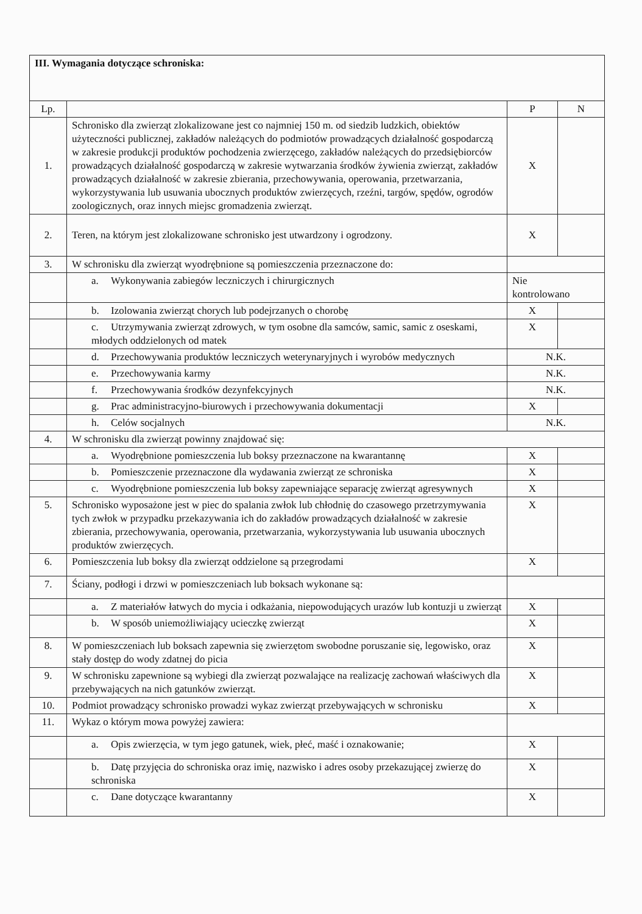| III. Wymagania dotyczące schroniska: | | | |
| Lp. | | P | N |
| 1. | Schronisko dla zwierząt zlokalizowane jest co najmniej 150 m. od siedzib ludzkich, obiektów użyteczności publicznej, zakładów należących do podmiotów prowadzących działalność gospodarczą w zakresie produkcji produktów pochodzenia zwierzęcego, zakładów należących do przedsiębiorców prowadzących działalność gospodarczą w zakresie wytwarzania środków żywienia zwierząt, zakładów prowadzących działalność w zakresie zbierania, przechowywania, operowania, przetwarzania, wykorzystywania lub usuwania ubocznych produktów zwierzęcych, rzeźni, targów, spędów, ogrodów zoologicznych, oraz innych miejsc gromadzenia zwierząt. | X | |
| 2. | Teren, na którym jest zlokalizowane schronisko jest utwardzony i ogrodzony. | X | |
| 3. | W schronisku dla zwierząt wyodrębnione są pomieszczenia przeznaczone do: | | |
| | a. Wykonywania zabiegów leczniczych i chirurgicznych | Nie kontrolowano | |
| | b. Izolowania zwierząt chorych lub podejrzanych o chorobę | X | |
| | c. Utrzymywania zwierząt zdrowych, w tym osobne dla samców, samic, samic z oseskami, młodych oddzielonych od matek | X | |
| | d. Przechowywania produktów leczniczych weterynaryjnych i wyrobów medycznych | N.K. | |
| | e. Przechowywania karmy | N.K. | |
| | f. Przechowywania środków dezynfekcyjnych | N.K. | |
| | g. Prac administracyjno-biurowych i przechowywania dokumentacji | X | |
| | h. Celów socjalnych | N.K. | |
| 4. | W schronisku dla zwierząt powinny znajdować się: | | |
| | a. Wyodrębnione pomieszczenia lub boksy przeznaczone na kwarantannę | X | |
| | b. Pomieszczenie przeznaczone dla wydawania zwierząt ze schroniska | X | |
| | c. Wyodrębnione pomieszczenia lub boksy zapewniające separację zwierząt agresywnych | X | |
| 5. | Schronisko wyposażone jest w piec do spalania zwłok lub chłodnię do czasowego przetrzymywania tych zwłok w przypadku przekazywania ich do zakładów prowadzących działalność w zakresie zbierania, przechowywania, operowania, przetwarzania, wykorzystywania lub usuwania ubocznych produktów zwierzęcych. | X | |
| 6. | Pomieszczenia lub boksy dla zwierząt oddzielone są przegrodami | X | |
| 7. | Ściany, podłogi i drzwi w pomieszczeniach lub boksach wykonane są: | | |
| | a. Z materiałów łatwych do mycia i odkażania, niepowodujących urazów lub kontuzji u zwierząt | X | |
| | b. W sposób uniemożliwiający ucieczkę zwierząt | X | |
| 8. | W pomieszczeniach lub boksach zapewnia się zwierzętom swobodne poruszanie się, legowisko, oraz stały dostęp do wody zdatnej do picia | X | |
| 9. | W schronisku zapewnione są wybiegi dla zwierząt pozwalające na realizację zachowań właściwych dla przebywających na nich gatunków zwierząt. | X | |
| 10. | Podmiot prowadzący schronisko prowadzi wykaz zwierząt przebywających w schronisku | X | |
| 11. | Wykaz o którym mowa powyżej zawiera: | | |
| | a. Opis zwierzęcia, w tym jego gatunek, wiek, płeć, maść i oznakowanie; | X | |
| | b. Datę przyjęcia do schroniska oraz imię, nazwisko i adres osoby przekazującej zwierzę do schroniska | X | |
| | c. Dane dotyczące kwarantanny | X | |